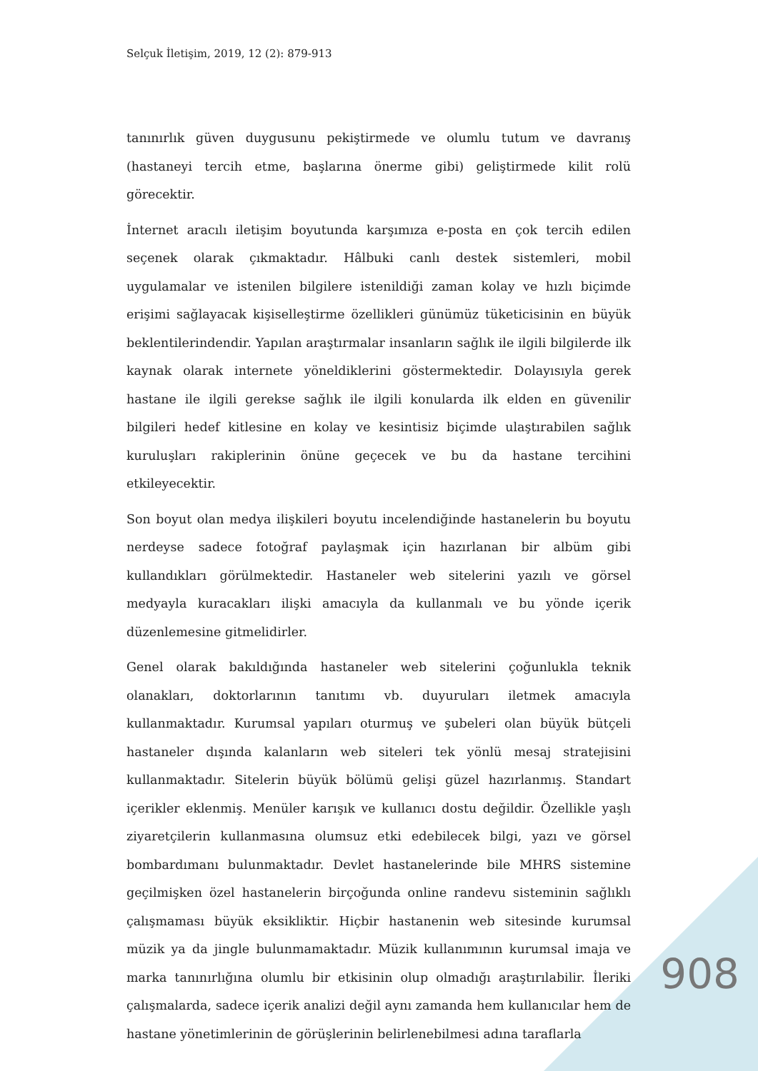Selçuk İletişim, 2019, 12 (2): 879-913
tanınırlık güven duygusunu pekiştirmede ve olumlu tutum ve davranış (hastaneyi tercih etme, başlarına önerme gibi) geliştirmede kilit rolü görecektir.
İnternet aracılı iletişim boyutunda karşımıza e-posta en çok tercih edilen seçenek olarak çıkmaktadır. Hâlbuki canlı destek sistemleri, mobil uygulamalar ve istenilen bilgilere istenildiği zaman kolay ve hızlı biçimde erişimi sağlayacak kişiselleştirme özellikleri günümüz tüketicisinin en büyük beklentilerindendir. Yapılan araştırmalar insanların sağlık ile ilgili bilgilerde ilk kaynak olarak internete yöneldiklerini göstermektedir. Dolayısıyla gerek hastane ile ilgili gerekse sağlık ile ilgili konularda ilk elden en güvenilir bilgileri hedef kitlesine en kolay ve kesintisiz biçimde ulaştırabilen sağlık kuruluşları rakiplerinin önüne geçecek ve bu da hastane tercihini etkileyecektir.
Son boyut olan medya ilişkileri boyutu incelendiğinde hastanelerin bu boyutu nerdeyse sadece fotoğraf paylaşmak için hazırlanan bir albüm gibi kullandıkları görülmektedir. Hastaneler web sitelerini yazılı ve görsel medyayla kuracakları ilişki amacıyla da kullanmalı ve bu yönde içerik düzenlemesine gitmelidirler.
Genel olarak bakıldığında hastaneler web sitelerini çoğunlukla teknik olanakları, doktorlarının tanıtımı vb. duyuruları iletmek amacıyla kullanmaktadır. Kurumsal yapıları oturmuş ve şubeleri olan büyük bütçeli hastaneler dışında kalanların web siteleri tek yönlü mesaj stratejisini kullanmaktadır. Sitelerin büyük bölümü gelişi güzel hazırlanmış. Standart içerikler eklenmiş. Menüler karışık ve kullanıcı dostu değildir. Özellikle yaşlı ziyaretçilerin kullanmasına olumsuz etki edebilecek bilgi, yazı ve görsel bombardımanı bulunmaktadır. Devlet hastanelerinde bile MHRS sistemine geçilmişken özel hastanelerin birçoğunda online randevu sisteminin sağlıklı çalışmaması büyük eksikliktir. Hiçbir hastanenin web sitesinde kurumsal müzik ya da jingle bulunmamaktadır. Müzik kullanımının kurumsal imaja ve marka tanınırlığına olumlu bir etkisinin olup olmadığı araştırılabilir. İleriki çalışmalarda, sadece içerik analizi değil aynı zamanda hem kullanıcılar hem de hastane yönetimlerinin de görüşlerinin belirlenebilmesi adına taraflarla
908